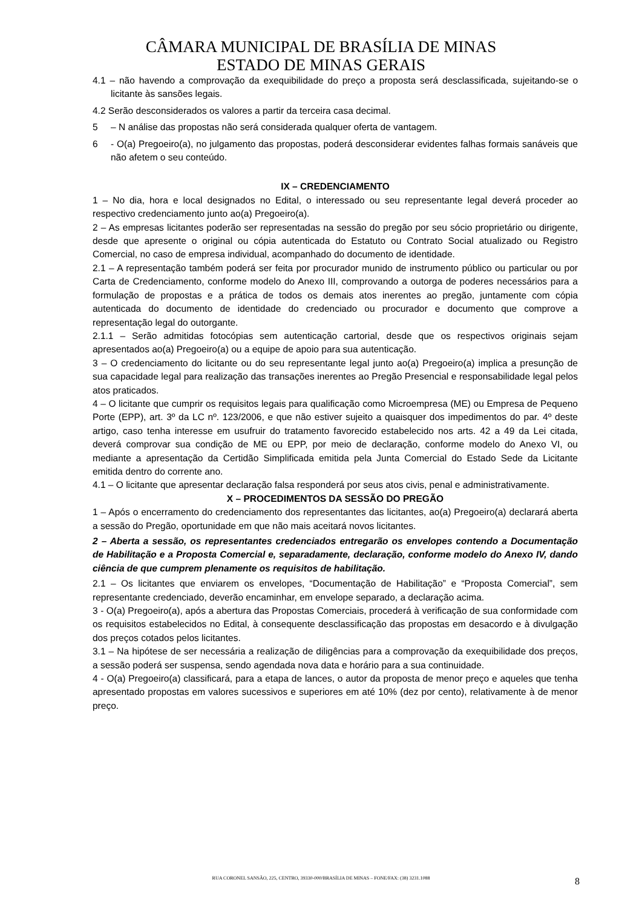CÂMARA MUNICIPAL DE BRASÍLIA DE MINAS
ESTADO DE MINAS GERAIS
4.1 – não havendo a comprovação da exequibilidade do preço a proposta será desclassificada, sujeitando-se o licitante às sansões legais.
4.2 Serão desconsiderados os valores a partir da terceira casa decimal.
5 – N análise das propostas não será considerada qualquer oferta de vantagem.
6 - O(a) Pregoeiro(a), no julgamento das propostas, poderá desconsiderar evidentes falhas formais sanáveis que não afetem o seu conteúdo.
IX – CREDENCIAMENTO
1 – No dia, hora e local designados no Edital, o interessado ou seu representante legal deverá proceder ao respectivo credenciamento junto ao(a) Pregoeiro(a).
2 – As empresas licitantes poderão ser representadas na sessão do pregão por seu sócio proprietário ou dirigente, desde que apresente o original ou cópia autenticada do Estatuto ou Contrato Social atualizado ou Registro Comercial, no caso de empresa individual, acompanhado do documento de identidade.
2.1 – A representação também poderá ser feita por procurador munido de instrumento público ou particular ou por Carta de Credenciamento, conforme modelo do Anexo III, comprovando a outorga de poderes necessários para a formulação de propostas e a prática de todos os demais atos inerentes ao pregão, juntamente com cópia autenticada do documento de identidade do credenciado ou procurador e documento que comprove a representação legal do outorgante.
2.1.1 – Serão admitidas fotocópias sem autenticação cartorial, desde que os respectivos originais sejam apresentados ao(a) Pregoeiro(a) ou a equipe de apoio para sua autenticação.
3 – O credenciamento do licitante ou do seu representante legal junto ao(a) Pregoeiro(a) implica a presunção de sua capacidade legal para realização das transações inerentes ao Pregão Presencial e responsabilidade legal pelos atos praticados.
4 – O licitante que cumprir os requisitos legais para qualificação como Microempresa (ME) ou Empresa de Pequeno Porte (EPP), art. 3º da LC nº. 123/2006, e que não estiver sujeito a quaisquer dos impedimentos do par. 4º deste artigo, caso tenha interesse em usufruir do tratamento favorecido estabelecido nos arts. 42 a 49 da Lei citada, deverá comprovar sua condição de ME ou EPP, por meio de declaração, conforme modelo do Anexo VI, ou mediante a apresentação da Certidão Simplificada emitida pela Junta Comercial do Estado Sede da Licitante emitida dentro do corrente ano.
4.1 – O licitante que apresentar declaração falsa responderá por seus atos civis, penal e administrativamente.
X – PROCEDIMENTOS DA SESSÃO DO PREGÃO
1 – Após o encerramento do credenciamento dos representantes das licitantes, ao(a) Pregoeiro(a) declarará aberta a sessão do Pregão, oportunidade em que não mais aceitará novos licitantes.
2 – Aberta a sessão, os representantes credenciados entregarão os envelopes contendo a Documentação de Habilitação e a Proposta Comercial e, separadamente, declaração, conforme modelo do Anexo IV, dando ciência de que cumprem plenamente os requisitos de habilitação.
2.1 – Os licitantes que enviarem os envelopes, “Documentação de Habilitação” e “Proposta Comercial”, sem representante credenciado, deverão encaminhar, em envelope separado, a declaração acima.
3 - O(a) Pregoeiro(a), após a abertura das Propostas Comerciais, procederá à verificação de sua conformidade com os requisitos estabelecidos no Edital, à consequente desclassificação das propostas em desacordo e à divulgação dos preços cotados pelos licitantes.
3.1 – Na hipótese de ser necessária a realização de diligências para a comprovação da exequibilidade dos preços, a sessão poderá ser suspensa, sendo agendada nova data e horário para a sua continuidade.
4 - O(a) Pregoeiro(a) classificará, para a etapa de lances, o autor da proposta de menor preço e aqueles que tenha apresentado propostas em valores sucessivos e superiores em até 10% (dez por cento), relativamente à de menor preço.
RUA CORONEL SANSÃO, 225, CENTRO, 39330-000/BRASÍLIA DE MINAS – FONE/FAX: (38) 3231.1088
8